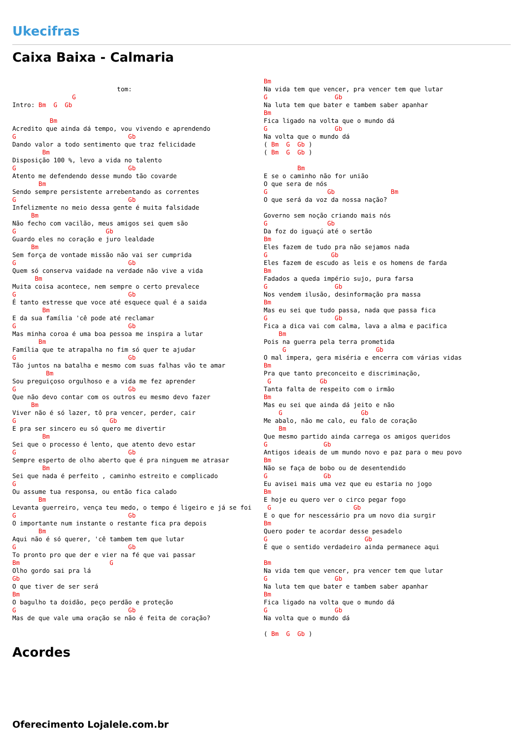Ukecifras
Caixa Baixa - Calmaria
                            tom:
                G
Intro: Bm  G  Gb

          Bm
Acredito que ainda dá tempo, vou vivendo e aprendendo
G                              Gb
Dando valor a todo sentimento que traz felicidade
        Bm
Disposição 100 %, levo a vida no talento
G                              Gb
Atento me defendendo desse mundo tão covarde
       Bm
Sendo sempre persistente arrebentando as correntes
G                              Gb
Infelizmente no meio dessa gente é muita falsidade
     Bm
Não fecho com vacilão, meus amigos sei quem são
G                        Gb
Guardo eles no coração e juro lealdade
     Bm
Sem força de vontade missão não vai ser cumprida
G                              Gb
Quem só conserva vaidade na verdade não vive a vida
      Bm
Muita coisa acontece, nem sempre o certo prevalece
G                              Gb
É tanto estresse que voce até esquece qual é a saida
        Bm
E da sua família 'cê pode até reclamar
G                              Gb
Mas minha coroa é uma boa pessoa me inspira a lutar
       Bm
Família que te atrapalha no fim só quer te ajudar
G                              Gb
Tão juntos na batalha e mesmo com suas falhas vão te amar
         Bm
Sou preguiçoso orgulhoso e a vida me fez aprender
G                              Gb
Que não devo contar com os outros eu mesmo devo fazer
     Bm
Viver não é só lazer, tô pra vencer, perder, cair
G                         Gb
E pra ser sincero eu só quero me divertir
        Bm
Sei que o processo é lento, que atento devo estar
G                              Gb
Sempre esperto de olho aberto que é pra ninguem me atrasar
        Bm
Sei que nada é perfeito , caminho estreito e complicado
G
Ou assume tua responsa, ou então fica calado
       Bm
Levanta guerreiro, vença teu medo, o tempo é ligeiro e já se foi
G                              Gb
O importante num instante o restante fica pra depois
       Bm
Aqui não é só querer, 'cê tambem tem que lutar
G                              Gb
To pronto pro que der e vier na fé que vai passar
Bm                        G
Olho gordo sai pra lá
Gb
O que tiver de ser será
Bm
O bagulho ta doidão, peço perdão e proteção
G                              Gb
Mas de que vale uma oração se não é feita de coração?
Bm
Na vida tem que vencer, pra vencer tem que lutar
G                  Gb
Na luta tem que bater e tambem saber apanhar
Bm
Fica ligado na volta que o mundo dá
G                  Gb
Na volta que o mundo dá
( Bm  G  Gb )
( Bm  G  Gb )

         Bm
E se o caminho não for união
O que sera de nós
G                Gb               Bm
O que será da voz da nossa nação?

Governo sem noção criando mais nós
G                Gb
Da foz do iguaçú até o sertão
Bm
Eles fazem de tudo pra não sejamos nada
G                 Gb
Eles fazem de escudo as leis e os homens de farda
Bm
Fadados a queda império sujo, pura farsa
G                  Gb
Nos vendem ilusão, desinformação pra massa
Bm
Mas eu sei que tudo passa, nada que passa fica
G                  Gb
Fica a dica vai com calma, lava a alma e pacifica
    Bm
Pois na guerra pela terra prometida
     G                        Gb
O mal impera, gera miséria e encerra com várias vidas
Bm
Pra que tanto preconceito e discriminação,
 G             Gb
Tanta falta de respeito com o irmão
Bm
Mas eu sei que ainda dá jeito e não
    G                     Gb
Me abalo, não me calo, eu falo de coração
    Bm
Que mesmo partido ainda carrega os amigos queridos
G               Gb
Antigos ideais de um mundo novo e paz para o meu povo
Bm
Não se faça de bobo ou de desentendido
G               Gb
Eu avisei mais uma vez que eu estaria no jogo
Bm
E hoje eu quero ver o circo pegar fogo
 G                      Gb
E o que for nescessário pra um novo dia surgir
Bm
Quero poder te acordar desse pesadelo
G                          Gb
É que o sentido verdadeiro ainda permanece aqui

Bm
Na vida tem que vencer, pra vencer tem que lutar
G                  Gb
Na luta tem que bater e tambem saber apanhar
Bm
Fica ligado na volta que o mundo dá
G                  Gb
Na volta que o mundo dá

( Bm  G  Gb )
Acordes
Oferecimento Lojalele.com.br